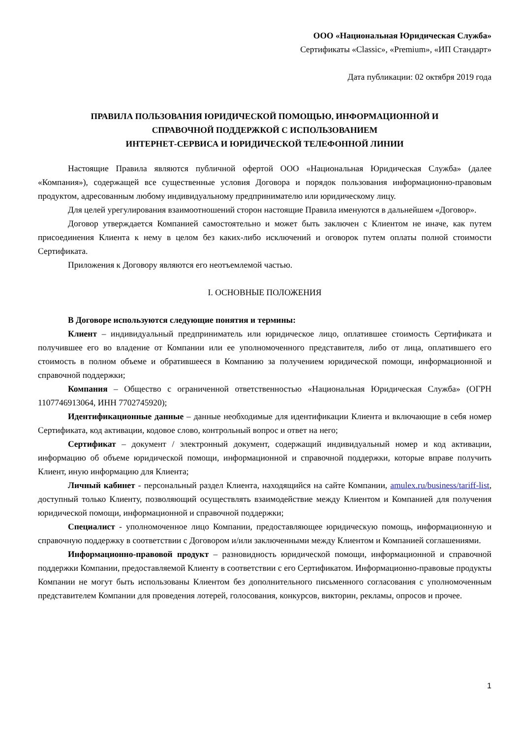ООО «Национальная Юридическая Служба»
Сертификаты «Classic», «Premium», «ИП Стандарт»
Дата публикации: 02 октября 2019 года
ПРАВИЛА ПОЛЬЗОВАНИЯ ЮРИДИЧЕСКОЙ ПОМОЩЬЮ, ИНФОРМАЦИОННОЙ И
СПРАВОЧНОЙ ПОДДЕРЖКОЙ С ИСПОЛЬЗОВАНИЕМ
ИНТЕРНЕТ-СЕРВИСА И ЮРИДИЧЕСКОЙ ТЕЛЕФОННОЙ ЛИНИИ
Настоящие Правила являются публичной офертой ООО «Национальная Юридическая Служба» (далее «Компания»), содержащей все существенные условия Договора и порядок пользования информационно-правовым продуктом, адресованным любому индивидуальному предпринимателю или юридическому лицу.
Для целей урегулирования взаимоотношений сторон настоящие Правила именуются в дальнейшем «Договор».
Договор утверждается Компанией самостоятельно и может быть заключен с Клиентом не иначе, как путем присоединения Клиента к нему в целом без каких-либо исключений и оговорок путем оплаты полной стоимости Сертификата.
Приложения к Договору являются его неотъемлемой частью.
I. ОСНОВНЫЕ ПОЛОЖЕНИЯ
В Договоре используются следующие понятия и термины:
Клиент – индивидуальный предприниматель или юридическое лицо, оплатившее стоимость Сертификата и получившее его во владение от Компании или ее уполномоченного представителя, либо от лица, оплатившего его стоимость в полном объеме и обратившееся в Компанию за получением юридической помощи, информационной и справочной поддержки;
Компания – Общество с ограниченной ответственностью «Национальная Юридическая Служба» (ОГРН 1107746913064, ИНН 7702745920);
Идентификационные данные – данные необходимые для идентификации Клиента и включающие в себя номер Сертификата, код активации, кодовое слово, контрольный вопрос и ответ на него;
Сертификат – документ / электронный документ, содержащий индивидуальный номер и код активации, информацию об объеме юридической помощи, информационной и справочной поддержки, которые вправе получить Клиент, иную информацию для Клиента;
Личный кабинет - персональный раздел Клиента, находящийся на сайте Компании, amulex.ru/business/tariff-list, доступный только Клиенту, позволяющий осуществлять взаимодействие между Клиентом и Компанией для получения юридической помощи, информационной и справочной поддержки;
Специалист - уполномоченное лицо Компании, предоставляющее юридическую помощь, информационную и справочную поддержку в соответствии с Договором и/или заключенными между Клиентом и Компанией соглашениями.
Информационно-правовой продукт – разновидность юридической помощи, информационной и справочной поддержки Компании, предоставляемой Клиенту в соответствии с его Сертификатом. Информационно-правовые продукты Компании не могут быть использованы Клиентом без дополнительного письменного согласования с уполномоченным представителем Компании для проведения лотерей, голосования, конкурсов, викторин, рекламы, опросов и прочее.
1